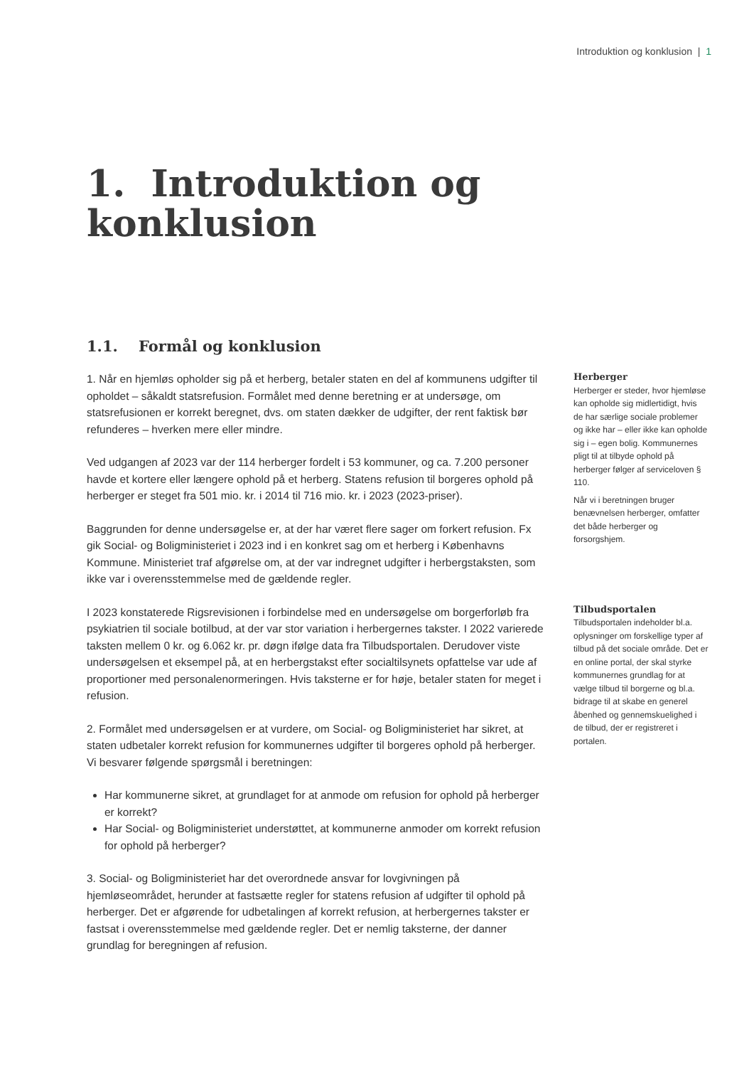Introduktion og konklusion | 1
1. Introduktion og
konklusion
1.1. Formål og konklusion
1. Når en hjemløs opholder sig på et herberg, betaler staten en del af kommunens udgifter til opholdet – såkaldt statsrefusion. Formålet med denne beretning er at undersøge, om statsrefusionen er korrekt beregnet, dvs. om staten dækker de udgifter, der rent faktisk bør refunderes – hverken mere eller mindre.
Ved udgangen af 2023 var der 114 herberger fordelt i 53 kommuner, og ca. 7.200 personer havde et kortere eller længere ophold på et herberg. Statens refusion til borgeres ophold på herberger er steget fra 501 mio. kr. i 2014 til 716 mio. kr. i 2023 (2023-priser).
Baggrunden for denne undersøgelse er, at der har været flere sager om forkert refusion. Fx gik Social- og Boligministeriet i 2023 ind i en konkret sag om et herberg i Københavns Kommune. Ministeriet traf afgørelse om, at der var indregnet udgifter i herbergstaksten, som ikke var i overensstemmelse med de gældende regler.
I 2023 konstaterede Rigsrevisionen i forbindelse med en undersøgelse om borgerforløb fra psykiatrien til sociale botilbud, at der var stor variation i herbergernes takster. I 2022 varierede taksten mellem 0 kr. og 6.062 kr. pr. døgn ifølge data fra Tilbudsportalen. Derudover viste undersøgelsen et eksempel på, at en herbergstakst efter socialtilsynets opfattelse var ude af proportioner med personalenormeringen. Hvis taksterne er for høje, betaler staten for meget i refusion.
2. Formålet med undersøgelsen er at vurdere, om Social- og Boligministeriet har sikret, at staten udbetaler korrekt refusion for kommunernes udgifter til borgeres ophold på herberger. Vi besvarer følgende spørgsmål i beretningen:
Har kommunerne sikret, at grundlaget for at anmode om refusion for ophold på herberger er korrekt?
Har Social- og Boligministeriet understøttet, at kommunerne anmoder om korrekt refusion for ophold på herberger?
3. Social- og Boligministeriet har det overordnede ansvar for lovgivningen på hjemløseområdet, herunder at fastsætte regler for statens refusion af udgifter til ophold på herberger. Det er afgørende for udbetalingen af korrekt refusion, at herbergernes takster er fastsat i overensstemmelse med gældende regler. Det er nemlig taksterne, der danner grundlag for beregningen af refusion.
Herberger
Herberger er steder, hvor hjemløse kan opholde sig midlertidigt, hvis de har særlige sociale problemer og ikke har – eller ikke kan opholde sig i – egen bolig. Kommunernes pligt til at tilbyde ophold på herberger følger af serviceloven § 110.
Når vi i beretningen bruger benævnelsen herberger, omfatter det både herberger og forsorgshjem.
Tilbudsportalen
Tilbudsportalen indeholder bl.a. oplysninger om forskellige typer af tilbud på det sociale område. Det er en online portal, der skal styrke kommunernes grundlag for at vælge tilbud til borgerne og bl.a. bidrage til at skabe en generel åbenhed og gennemskuelighed i de tilbud, der er registreret i portalen.